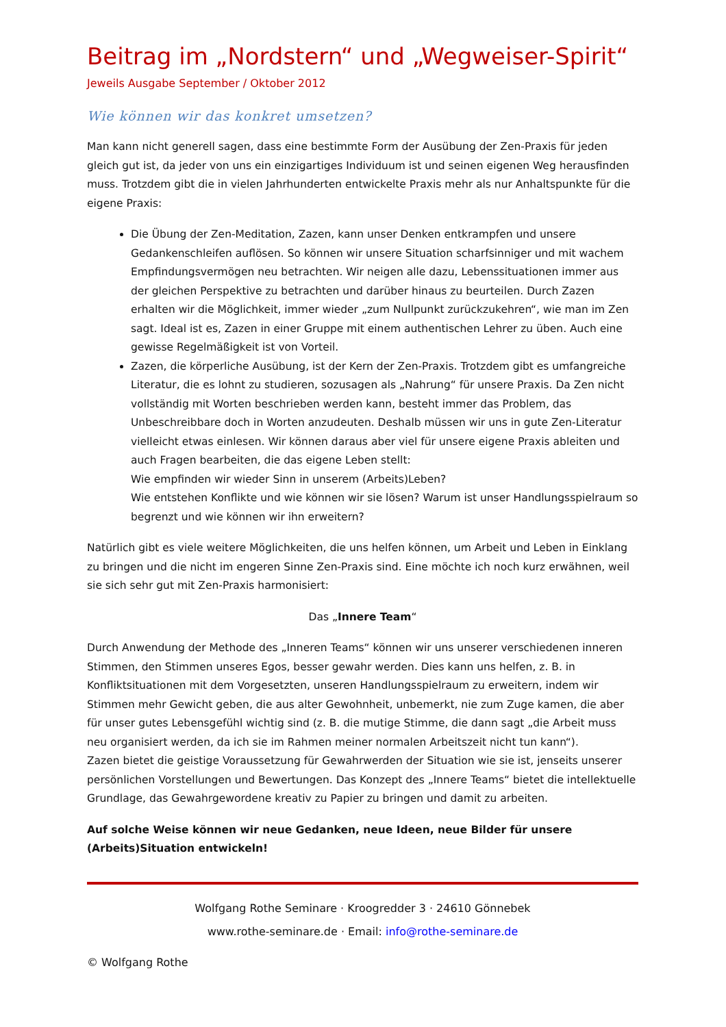Beitrag im „Nordstern“ und „Wegweiser-Spirit“
Jeweils Ausgabe September / Oktober 2012
Wie können wir das konkret umsetzen?
Man kann nicht generell sagen, dass eine bestimmte Form der Ausübung der Zen-Praxis für jeden gleich gut ist, da jeder von uns ein einzigartiges Individuum ist und seinen eigenen Weg herausfinden muss. Trotzdem gibt die in vielen Jahrhunderten entwickelte Praxis mehr als nur Anhaltspunkte für die eigene Praxis:
Die Übung der Zen-Meditation, Zazen, kann unser Denken entkrampfen und unsere Gedankenschleifen auflösen. So können wir unsere Situation scharfsinniger und mit wachem Empfindungsvermögen neu betrachten. Wir neigen alle dazu, Lebenssituationen immer aus der gleichen Perspektive zu betrachten und darüber hinaus zu beurteilen. Durch Zazen erhalten wir die Möglichkeit, immer wieder „zum Nullpunkt zurückzukehren“, wie man im Zen sagt. Ideal ist es, Zazen in einer Gruppe mit einem authentischen Lehrer zu üben. Auch eine gewisse Regelmäßigkeit ist von Vorteil.
Zazen, die körperliche Ausübung, ist der Kern der Zen-Praxis. Trotzdem gibt es umfangreiche Literatur, die es lohnt zu studieren, sozusagen als „Nahrung“ für unsere Praxis. Da Zen nicht vollständig mit Worten beschrieben werden kann, besteht immer das Problem, das Unbeschreibbare doch in Worten anzudeuten. Deshalb müssen wir uns in gute Zen-Literatur vielleicht etwas einlesen. Wir können daraus aber viel für unsere eigene Praxis ableiten und auch Fragen bearbeiten, die das eigene Leben stellt:
Wie empfinden wir wieder Sinn in unserem (Arbeits)Leben?
Wie entstehen Konflikte und wie können wir sie lösen? Warum ist unser Handlungsspielraum so begrenzt und wie können wir ihn erweitern?
Natürlich gibt es viele weitere Möglichkeiten, die uns helfen können, um Arbeit und Leben in Einklang zu bringen und die nicht im engeren Sinne Zen-Praxis sind. Eine möchte ich noch kurz erwähnen, weil sie sich sehr gut mit Zen-Praxis harmonisiert:
Das „Innere Team“
Durch Anwendung der Methode des „Inneren Teams“ können wir uns unserer verschiedenen inneren Stimmen, den Stimmen unseres Egos, besser gewahr werden. Dies kann uns helfen, z. B. in Konfliktsituationen mit dem Vorgesetzten, unseren Handlungsspielraum zu erweitern, indem wir Stimmen mehr Gewicht geben, die aus alter Gewohnheit, unbemerkt, nie zum Zuge kamen, die aber für unser gutes Lebensgefühl wichtig sind (z. B. die mutige Stimme, die dann sagt „die Arbeit muss neu organisiert werden, da ich sie im Rahmen meiner normalen Arbeitszeit nicht tun kann“).
Zazen bietet die geistige Voraussetzung für Gewahrwerden der Situation wie sie ist, jenseits unserer persönlichen Vorstellungen und Bewertungen. Das Konzept des „Innere Teams“ bietet die intellektuelle Grundlage, das Gewahrgewordene kreativ zu Papier zu bringen und damit zu arbeiten.
Auf solche Weise können wir neue Gedanken, neue Ideen, neue Bilder für unsere (Arbeits)Situation entwickeln!
Wolfgang Rothe Seminare · Kroogredder 3 · 24610 Gönnebek
www.rothe-seminare.de · Email: info@rothe-seminare.de
© Wolfgang Rothe